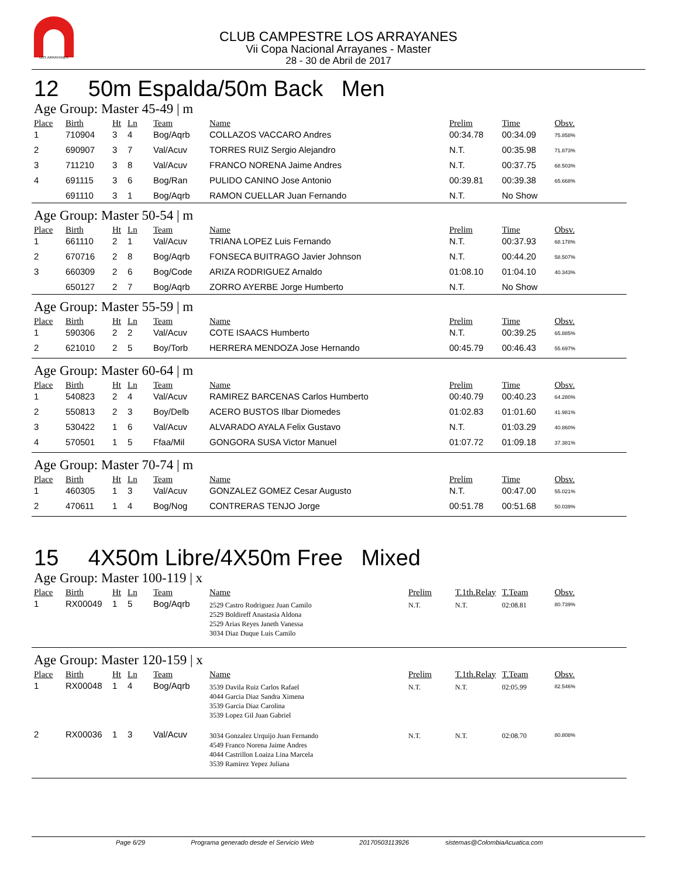LOS ARRAYANES
CLUB CAMPESTRE LOS ARRAYANES
Vii Copa Nacional Arrayanes - Master
28 - 30 de Abril de 2017
12 50m Espalda/50m Back Men
Age Group: Master 45-49 | m
| Place | Birth | Ht | Ln | Team | Name | Prelim | Time | Obsv. |
| --- | --- | --- | --- | --- | --- | --- | --- | --- |
| 1 | 710904 | 3 | 4 | Bog/Aqrb | COLLAZOS VACCARO Andres | 00:34.78 | 00:34.09 | 75.858% |
| 2 | 690907 | 3 | 7 | Val/Acuv | TORRES RUIZ Sergio Alejandro | N.T. | 00:35.98 | 71.873% |
| 3 | 711210 | 3 | 8 | Val/Acuv | FRANCO NORENA Jaime Andres | N.T. | 00:37.75 | 68.503% |
| 4 | 691115 | 3 | 6 | Bog/Ran | PULIDO CANINO Jose Antonio | 00:39.81 | 00:39.38 | 65.668% |
| | 691110 | 3 | 1 | Bog/Aqrb | RAMON CUELLAR Juan Fernando | N.T. | No Show | |
Age Group: Master 50-54 | m
| Place | Birth | Ht | Ln | Team | Name | Prelim | Time | Obsv. |
| --- | --- | --- | --- | --- | --- | --- | --- | --- |
| 1 | 661110 | 2 | 1 | Val/Acuv | TRIANA LOPEZ Luis Fernando | N.T. | 00:37.93 | 68.178% |
| 2 | 670716 | 2 | 8 | Bog/Aqrb | FONSECA BUITRAGO Javier Johnson | N.T. | 00:44.20 | 58.507% |
| 3 | 660309 | 2 | 6 | Bog/Code | ARIZA RODRIGUEZ Arnaldo | 01:08.10 | 01:04.10 | 40.343% |
| | 650127 | 2 | 7 | Bog/Aqrb | ZORRO AYERBE Jorge Humberto | N.T. | No Show | |
Age Group: Master 55-59 | m
| Place | Birth | Ht | Ln | Team | Name | Prelim | Time | Obsv. |
| --- | --- | --- | --- | --- | --- | --- | --- | --- |
| 1 | 590306 | 2 | 2 | Val/Acuv | COTE ISAACS Humberto | N.T. | 00:39.25 | 65.885% |
| 2 | 621010 | 2 | 5 | Boy/Torb | HERRERA MENDOZA Jose Hernando | 00:45.79 | 00:46.43 | 55.697% |
Age Group: Master 60-64 | m
| Place | Birth | Ht | Ln | Team | Name | Prelim | Time | Obsv. |
| --- | --- | --- | --- | --- | --- | --- | --- | --- |
| 1 | 540823 | 2 | 4 | Val/Acuv | RAMIREZ BARCENAS Carlos Humberto | 00:40.79 | 00:40.23 | 64.280% |
| 2 | 550813 | 2 | 3 | Boy/Delb | ACERO BUSTOS Ilbar Diomedes | 01:02.83 | 01:01.60 | 41.981% |
| 3 | 530422 | 1 | 6 | Val/Acuv | ALVARADO AYALA Felix Gustavo | N.T. | 01:03.29 | 40.860% |
| 4 | 570501 | 1 | 5 | Ffaa/Mil | GONGORA SUSA Victor Manuel | 01:07.72 | 01:09.18 | 37.381% |
Age Group: Master 70-74 | m
| Place | Birth | Ht | Ln | Team | Name | Prelim | Time | Obsv. |
| --- | --- | --- | --- | --- | --- | --- | --- | --- |
| 1 | 460305 | 1 | 3 | Val/Acuv | GONZALEZ GOMEZ Cesar Augusto | N.T. | 00:47.00 | 55.021% |
| 2 | 470611 | 1 | 4 | Bog/Nog | CONTRERAS TENJO Jorge | 00:51.78 | 00:51.68 | 50.039% |
15 4X50m Libre/4X50m Free Mixed
Age Group: Master 100-119 | x
| Place | Birth | Ht | Ln | Team | Name | Prelim | T.1th.Relay | T.Team | Obsv. |
| --- | --- | --- | --- | --- | --- | --- | --- | --- | --- |
| 1 | RX00049 | 1 | 5 | Bog/Aqrb | 2529 Castro Rodriguez Juan Camilo 2529 Boldireff Anastasia Aldona 2529 Arias Reyes Janeth Vanessa 3034 Diaz Duque Luis Camilo | N.T. | N.T. | 02:08.81 | 80.739% |
Age Group: Master 120-159 | x
| Place | Birth | Ht | Ln | Team | Name | Prelim | T.1th.Relay | T.Team | Obsv. |
| --- | --- | --- | --- | --- | --- | --- | --- | --- | --- |
| 1 | RX00048 | 1 | 4 | Bog/Aqrb | 3539 Davila Ruiz Carlos Rafael 4044 Garcia Diaz Sandra Ximena 3539 Garcia Diaz Carolina 3539 Lopez Gil Juan Gabriel | N.T. | N.T. | 02:05.99 | 82.546% |
| 2 | RX00036 | 1 | 3 | Val/Acuv | 3034 Gonzalez Urquijo Juan Fernando 4549 Franco Norena Jaime Andres 4044 Castrillon Loaiza Lina Marcela 3539 Ramirez Yepez Juliana | N.T. | N.T. | 02:08.70 | 80.808% |
Page 6/29 Programa generado desde el Servicio Web 20170503113926 sistemas@ColombiaAcuatica.com